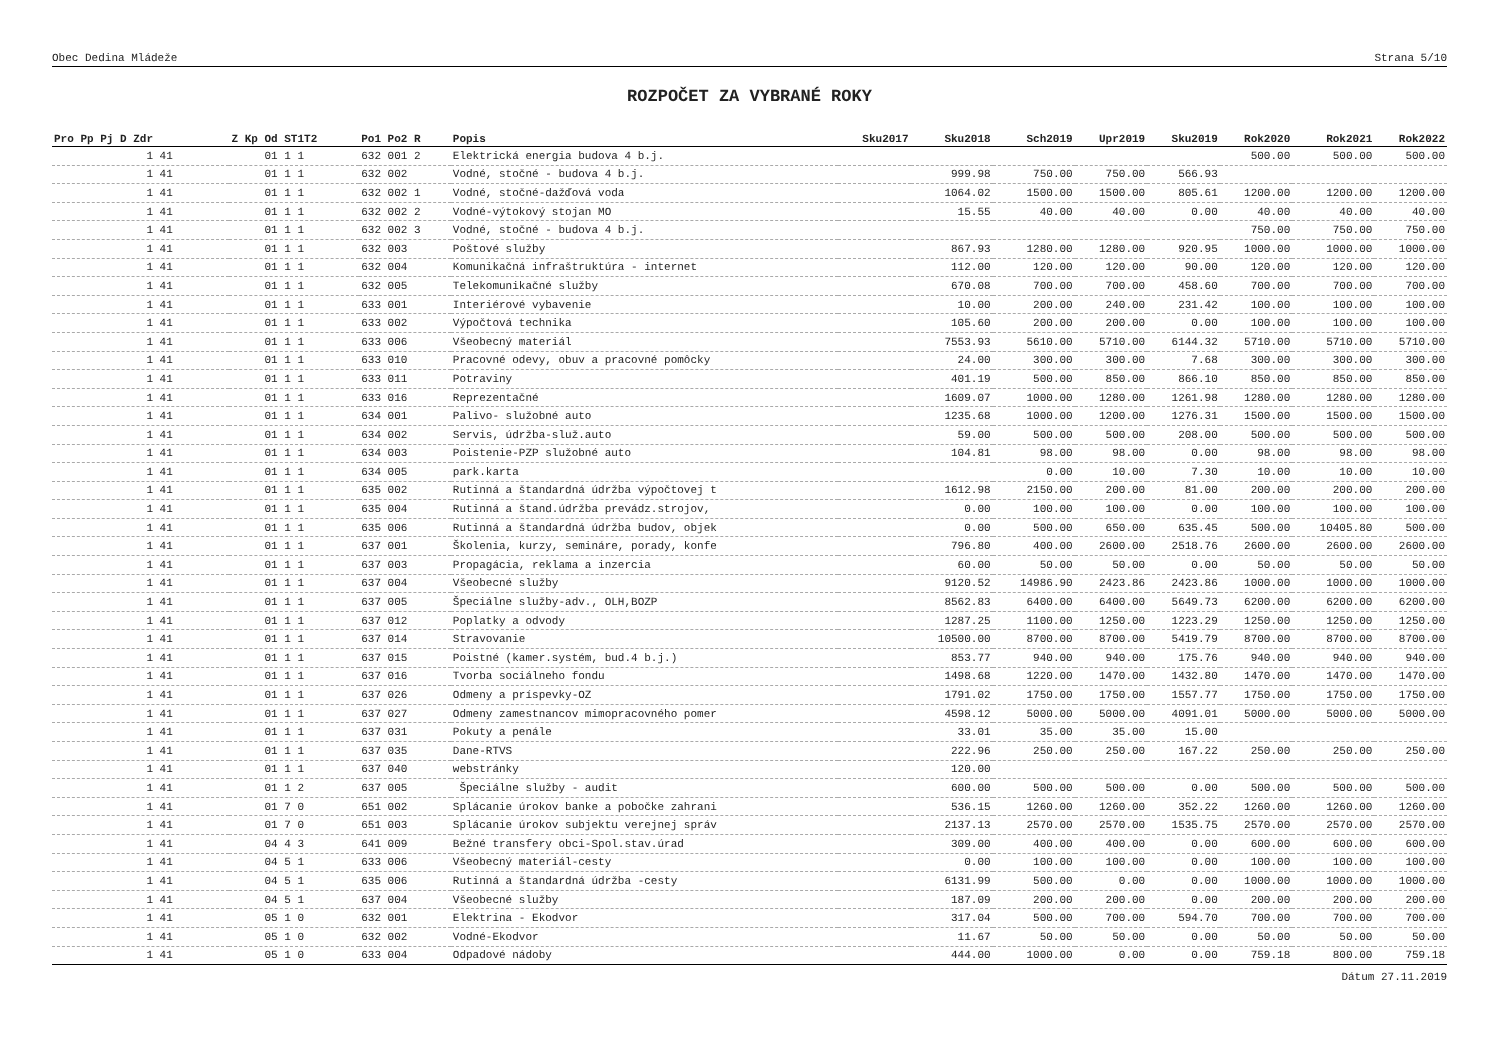Obec Dedina Mládeže Strana 5/10
ROZPOČET ZA VYBRANÉ ROKY
| Pro Pp Pj D Zdr | Z Kp Od ST1T2 | Po1 Po2 R | Popis | Sku2017 | Sku2018 | Sch2019 | Upr2019 | Sku2019 | Rok2020 | Rok2021 | Rok2022 |
| --- | --- | --- | --- | --- | --- | --- | --- | --- | --- | --- | --- |
| 1 41 | 01 1 1 | 632 001 2 | Elektrická energia budova 4 b.j. | | | | | | 500.00 | 500.00 | 500.00 |
| 1 41 | 01 1 1 | 632 002 | Vodné, stočné - budova 4 b.j. | | 999.98 | 750.00 | 750.00 | 566.93 | | | |
| 1 41 | 01 1 1 | 632 002 1 | Vodné, stočné-dažďová voda | | 1064.02 | 1500.00 | 1500.00 | 805.61 | 1200.00 | 1200.00 | 1200.00 |
| 1 41 | 01 1 1 | 632 002 2 | Vodné-výtokový stojan MO | | 15.55 | 40.00 | 40.00 | 0.00 | 40.00 | 40.00 | 40.00 |
| 1 41 | 01 1 1 | 632 002 3 | Vodné, stočné - budova 4 b.j. | | | | | | 750.00 | 750.00 | 750.00 |
| 1 41 | 01 1 1 | 632 003 | Poštové služby | | 867.93 | 1280.00 | 1280.00 | 920.95 | 1000.00 | 1000.00 | 1000.00 |
| 1 41 | 01 1 1 | 632 004 | Komunikačná infraštruktúra - internet | | 112.00 | 120.00 | 120.00 | 90.00 | 120.00 | 120.00 | 120.00 |
| 1 41 | 01 1 1 | 632 005 | Telekomunikačné služby | | 670.08 | 700.00 | 700.00 | 458.60 | 700.00 | 700.00 | 700.00 |
| 1 41 | 01 1 1 | 633 001 | Interiérové vybavenie | | 10.00 | 200.00 | 240.00 | 231.42 | 100.00 | 100.00 | 100.00 |
| 1 41 | 01 1 1 | 633 002 | Výpočtová technika | | 105.60 | 200.00 | 200.00 | 0.00 | 100.00 | 100.00 | 100.00 |
| 1 41 | 01 1 1 | 633 006 | Všeobecný materiál | | 7553.93 | 5610.00 | 5710.00 | 6144.32 | 5710.00 | 5710.00 | 5710.00 |
| 1 41 | 01 1 1 | 633 010 | Pracovné odevy, obuv a pracovné pomôcky | | 24.00 | 300.00 | 300.00 | 7.68 | 300.00 | 300.00 | 300.00 |
| 1 41 | 01 1 1 | 633 011 | Potraviny | | 401.19 | 500.00 | 850.00 | 866.10 | 850.00 | 850.00 | 850.00 |
| 1 41 | 01 1 1 | 633 016 | Reprezentačné | | 1609.07 | 1000.00 | 1280.00 | 1261.98 | 1280.00 | 1280.00 | 1280.00 |
| 1 41 | 01 1 1 | 634 001 | Palivo- služobné auto | | 1235.68 | 1000.00 | 1200.00 | 1276.31 | 1500.00 | 1500.00 | 1500.00 |
| 1 41 | 01 1 1 | 634 002 | Servis, údržba-služ.auto | | 59.00 | 500.00 | 500.00 | 208.00 | 500.00 | 500.00 | 500.00 |
| 1 41 | 01 1 1 | 634 003 | Poistenie-PZP služobné auto | | 104.81 | 98.00 | 98.00 | 0.00 | 98.00 | 98.00 | 98.00 |
| 1 41 | 01 1 1 | 634 005 | park.karta | | | 0.00 | 10.00 | 7.30 | 10.00 | 10.00 | 10.00 |
| 1 41 | 01 1 1 | 635 002 | Rutinná a štandardná údržba výpočtovej t | | 1612.98 | 2150.00 | 200.00 | 81.00 | 200.00 | 200.00 | 200.00 |
| 1 41 | 01 1 1 | 635 004 | Rutinná a štand.údržba prevádz.strojov, | | 0.00 | 100.00 | 100.00 | 0.00 | 100.00 | 100.00 | 100.00 |
| 1 41 | 01 1 1 | 635 006 | Rutinná a štandardná údržba budov, objek | | 0.00 | 500.00 | 650.00 | 635.45 | 500.00 | 10405.80 | 500.00 |
| 1 41 | 01 1 1 | 637 001 | Školenia, kurzy, semináre, porady, konfe | | 796.80 | 400.00 | 2600.00 | 2518.76 | 2600.00 | 2600.00 | 2600.00 |
| 1 41 | 01 1 1 | 637 003 | Propagácia, reklama a inzercia | | 60.00 | 50.00 | 50.00 | 0.00 | 50.00 | 50.00 | 50.00 |
| 1 41 | 01 1 1 | 637 004 | Všeobecné služby | | 9120.52 | 14986.90 | 2423.86 | 2423.86 | 1000.00 | 1000.00 | 1000.00 |
| 1 41 | 01 1 1 | 637 005 | Špeciálne služby-adv., OLH,BOZP | | 8562.83 | 6400.00 | 6400.00 | 5649.73 | 6200.00 | 6200.00 | 6200.00 |
| 1 41 | 01 1 1 | 637 012 | Poplatky a odvody | | 1287.25 | 1100.00 | 1250.00 | 1223.29 | 1250.00 | 1250.00 | 1250.00 |
| 1 41 | 01 1 1 | 637 014 | Stravovanie | | 10500.00 | 8700.00 | 8700.00 | 5419.79 | 8700.00 | 8700.00 | 8700.00 |
| 1 41 | 01 1 1 | 637 015 | Poistné (kamer.systém, bud.4 b.j.) | | 853.77 | 940.00 | 940.00 | 175.76 | 940.00 | 940.00 | 940.00 |
| 1 41 | 01 1 1 | 637 016 | Tvorba sociálneho fondu | | 1498.68 | 1220.00 | 1470.00 | 1432.80 | 1470.00 | 1470.00 | 1470.00 |
| 1 41 | 01 1 1 | 637 026 | Odmeny a príspevky-OZ | | 1791.02 | 1750.00 | 1750.00 | 1557.77 | 1750.00 | 1750.00 | 1750.00 |
| 1 41 | 01 1 1 | 637 027 | Odmeny zamestnancov mimopracovného pomer | | 4598.12 | 5000.00 | 5000.00 | 4091.01 | 5000.00 | 5000.00 | 5000.00 |
| 1 41 | 01 1 1 | 637 031 | Pokuty a penále | | 33.01 | 35.00 | 35.00 | 15.00 | | | |
| 1 41 | 01 1 1 | 637 035 | Dane-RTVS | | 222.96 | 250.00 | 250.00 | 167.22 | 250.00 | 250.00 | 250.00 |
| 1 41 | 01 1 1 | 637 040 | webstránky | | 120.00 | | | | | | |
| 1 41 | 01 1 2 | 637 005 | Špeciálne služby - audit | | 600.00 | 500.00 | 500.00 | 0.00 | 500.00 | 500.00 | 500.00 |
| 1 41 | 01 7 0 | 651 002 | Splácanie úrokov banke a pobočke zahrani | | 536.15 | 1260.00 | 1260.00 | 352.22 | 1260.00 | 1260.00 | 1260.00 |
| 1 41 | 01 7 0 | 651 003 | Splácanie úrokov subjektu verejnej správ | | 2137.13 | 2570.00 | 2570.00 | 1535.75 | 2570.00 | 2570.00 | 2570.00 |
| 1 41 | 04 4 3 | 641 009 | Bežné transfery obci-Spol.stav.úrad | | 309.00 | 400.00 | 400.00 | 0.00 | 600.00 | 600.00 | 600.00 |
| 1 41 | 04 5 1 | 633 006 | Všeobecný materiál-cesty | | 0.00 | 100.00 | 100.00 | 0.00 | 100.00 | 100.00 | 100.00 |
| 1 41 | 04 5 1 | 635 006 | Rutinná a štandardná údržba -cesty | | 6131.99 | 500.00 | 0.00 | 0.00 | 1000.00 | 1000.00 | 1000.00 |
| 1 41 | 04 5 1 | 637 004 | Všeobecné služby | | 187.09 | 200.00 | 200.00 | 0.00 | 200.00 | 200.00 | 200.00 |
| 1 41 | 05 1 0 | 632 001 | Elektrina - Ekodvor | | 317.04 | 500.00 | 700.00 | 594.70 | 700.00 | 700.00 | 700.00 |
| 1 41 | 05 1 0 | 632 002 | Vodné-Ekodvor | | 11.67 | 50.00 | 50.00 | 0.00 | 50.00 | 50.00 | 50.00 |
| 1 41 | 05 1 0 | 633 004 | Odpadové nádoby | | 444.00 | 1000.00 | 0.00 | 0.00 | 759.18 | 800.00 | 759.18 |
Dátum 27.11.2019